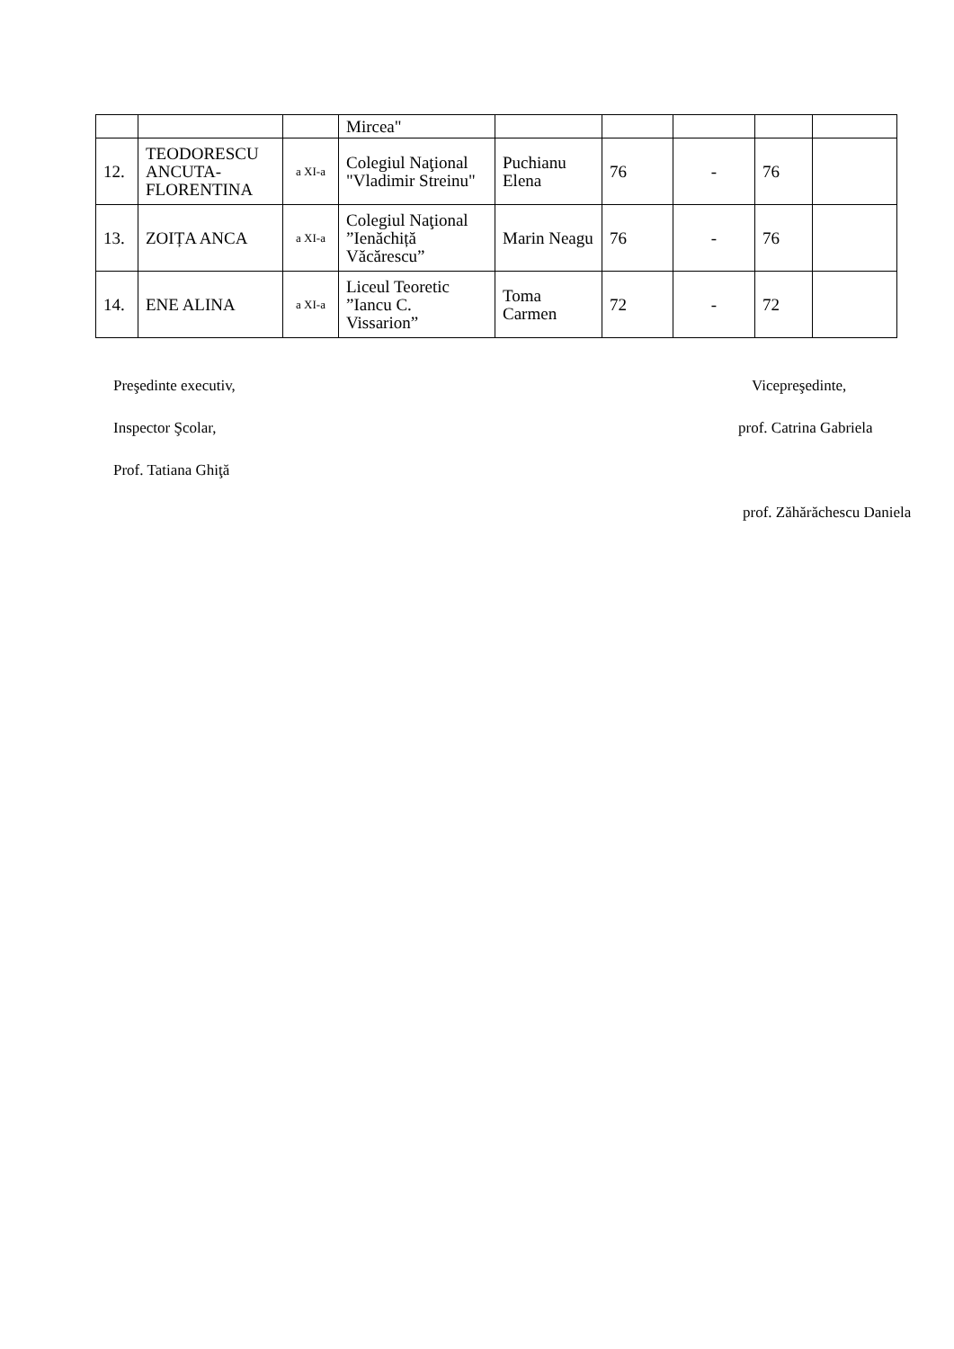| | | | Mircea" | | | | | |
| 12. | TEODORESCU ANCUTA-FLORENTINA | a XI-a | Colegiul Naţional "Vladimir Streinu" | Puchianu Elena | 76 | - | 76 | |
| 13. | ZOIȚA ANCA | a XI-a | Colegiul Naţional ”Ienăchiță Văcărescu” | Marin Neagu | 76 | - | 76 | |
| 14. | ENE ALINA | a XI-a | Liceul Teoretic ”Iancu C. Vissarion” | Toma Carmen | 72 | - | 72 | |
Preşedinte executiv, Vicepreşedinte,
Inspector Şcolar, prof. Catrina Gabriela
Prof. Tatiana Ghiţă
prof. Zăhărăchescu Daniela